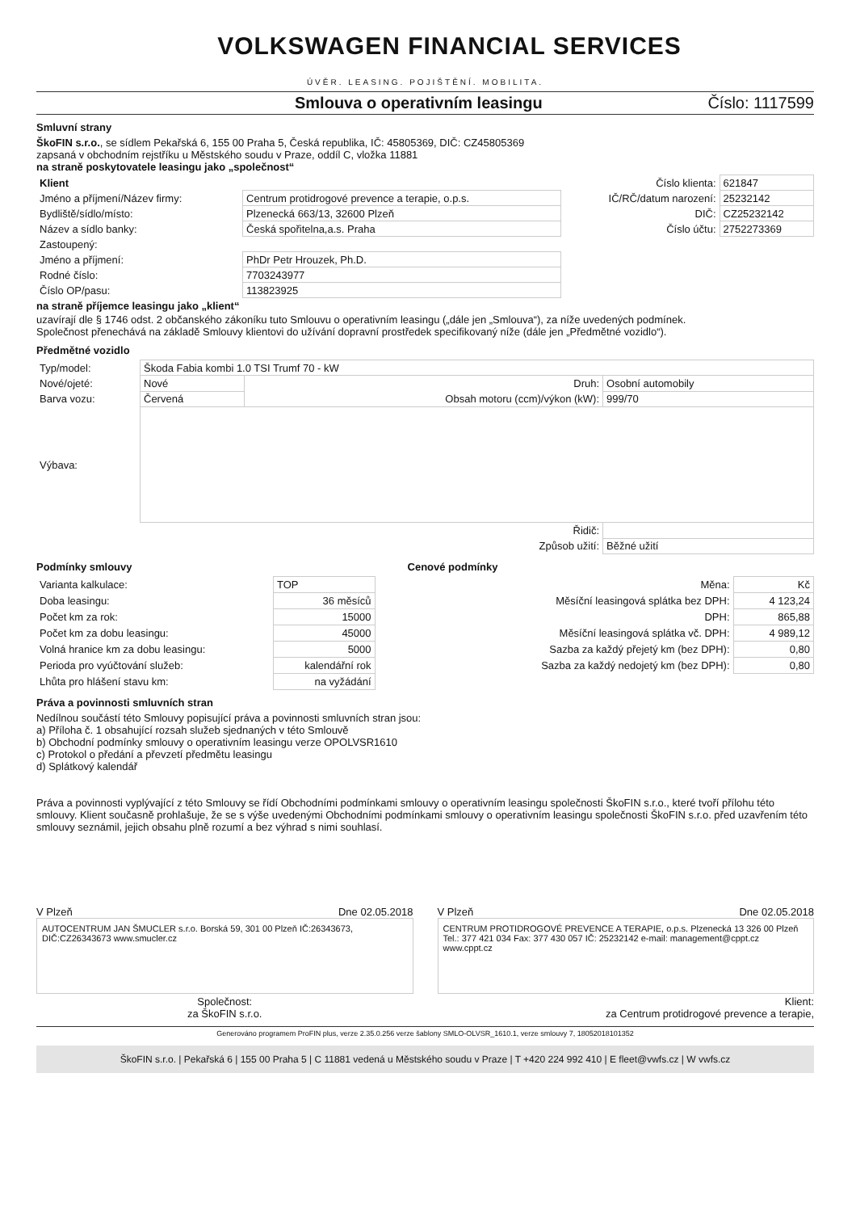VOLKSWAGEN FINANCIAL SERVICES
ÚVĚR. LEASING. POJIŠTĚNÍ. MOBILITA.
Smlouva o operativním leasingu Číslo: 1117599
Smluvní strany
ŠkoFIN s.r.o., se sídlem Pekařská 6, 155 00 Praha 5, Česká republika, IČ: 45805369, DIČ: CZ45805369
zapsaná v obchodním rejstříku u Městského soudu v Praze, oddíl C, vložka 11881
na straně poskytovatele leasingu jako „společnost“
| Klient | | Číslo klienta: | 621847 |
| Jméno a příjmení/Název firmy: | Centrum protidrogové prevence a terapie, o.p.s. | IČ/RČ/datum narození: | 25232142 |
| Bydliště/sídlo/místo: | Plzenecká 663/13, 32600 Plzeň | DIČ: | CZ25232142 |
| Název a sídlo banky: | Česká spořitelna,a.s. Praha | Číslo účtu: | 2752273369 |
| Zastoupený: | | | |
| Jméno a příjmení: | PhDr Petr Hrouzek, Ph.D. | | |
| Rodné číslo: | 7703243977 | | |
| Číslo OP/pasu: | 113823925 | | |
na straně příjemce leasingu jako „klient“
uzavírají dle § 1746 odst. 2 občanského zákoníku tuto Smlouvu o operativním leasingu („dále jen „Smlouva“), za níže uvedených podmínek.
Společnost přenechává na základě Smlouvy klientovi do užívání dopravní prostředek specifikovaný níže (dále jen „Předmětné vozidlo“).
Předmětné vozidlo
| Typ/model: | Škoda Fabia kombi 1.0 TSI Trumf 70 - kW | | |
| Nové/ojeté: | Nové | Druh: | Osobní automobily |
| Barva vozu: | Červená | Obsah motoru (ccm)/výkon (kW): | 999/70 |
| Výbava: | | | |
| | | Řidič: | |
| | | Způsob užití: | Běžné užití |
Podmínky smlouvy
| Varianta kalkulace: | TOP |
| Doba leasingu: | 36 měsíců |
| Počet km za rok: | 15000 |
| Počet km za dobu leasingu: | 45000 |
| Volná hranice km za dobu leasingu: | 5000 |
| Perioda pro vyúčtování služeb: | kalendářní rok |
| Lhůta pro hlášení stavu km: | na vyžádání |
Cenové podmínky
| Měna: | Kč |
| Měsíční leasingová splátka bez DPH: | 4 123,24 |
| DPH: | 865,88 |
| Měsíční leasingová splátka vč. DPH: | 4 989,12 |
| Sazba za každý přejetý km (bez DPH): | 0,80 |
| Sazba za každý nedojetý km (bez DPH): | 0,80 |
Práva a povinnosti smluvních stran
Nedílnou součástí této Smlouvy popisující práva a povinnosti smluvních stran jsou:
a) Příloha č. 1 obsahující rozsah služeb sjednaných v této Smlouvě
b) Obchodní podmínky smlouvy o operativním leasingu verze OPOLVSR1610
c) Protokol o předání a převzetí předmětu leasingu
d) Splátkový kalendář
Práva a povinnosti vyplývající z této Smlouvy se řídí Obchodními podmínkami smlouvy o operativním leasingu společnosti ŠkoFIN s.r.o., které tvoří přílohu této smlouvy. Klient současně prohlašuje, že se s výše uvedenými Obchodními podmínkami smlouvy o operativním leasingu společnosti ŠkoFIN s.r.o. před uzavřením této smlouvy seznámil, jejich obsahu plně rozumí a bez výhrad s nimi souhlasí.
V Plzeň Dne 02.05.2018
AUTOCENTRUM JAN ŠMUCLER s.r.o. Borská 59, 301 00 Plzeň IČ:26343673, DIČ:CZ26343673 www.smucler.cz
Společnost:
za ŠkoFIN s.r.o.
V Plzeň Dne 02.05.2018
CENTRUM PROTIDROGOVÉ PREVENCE A TERAPIE, o.p.s. Plzenecká 13 326 00 Plzeň Tel.: 377 421 034 Fax: 377 430 057 IČ: 25232142 e-mail: management@cppt.cz www.cppt.cz
Klient:
za Centrum protidrogové prevence a terapie,
Generováno programem ProFIN plus, verze 2.35.0.256 verze šablony SMLO-OLVSR_1610.1, verze smlouvy 7, 18052018101352
ŠkoFIN s.r.o. | Pekařská 6 | 155 00 Praha 5 | C 11881 vedená u Městského soudu v Praze | T +420 224 992 410 | E fleet@vwfs.cz | W vwfs.cz